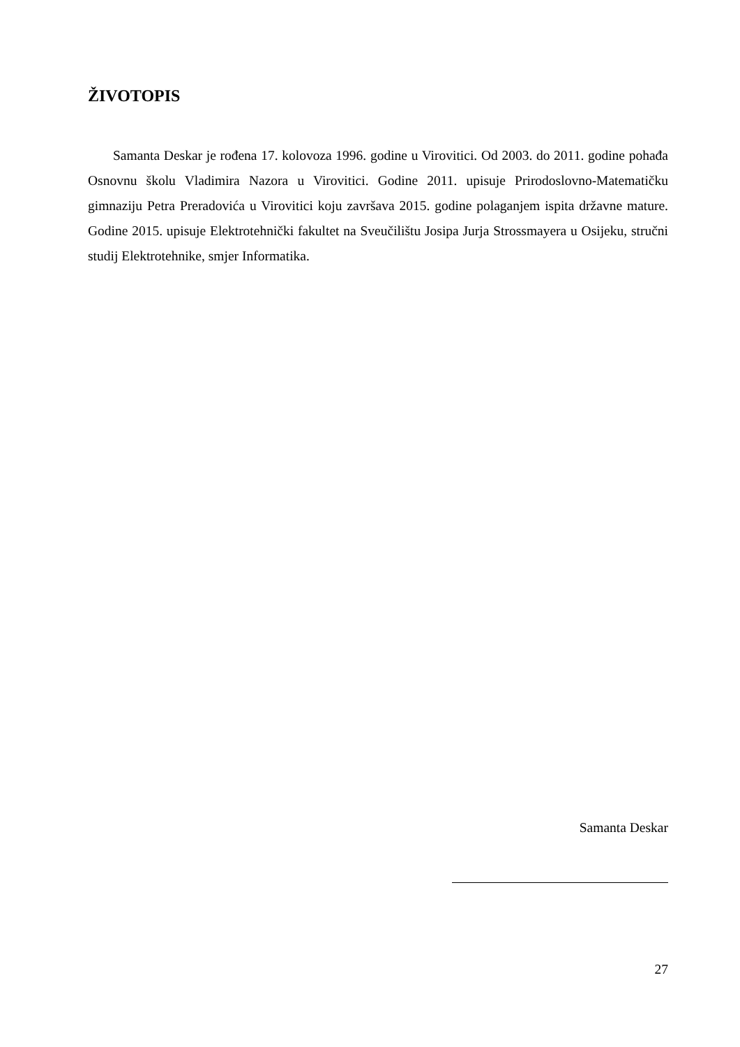ŽIVOTOPIS
Samanta Deskar je rođena 17. kolovoza 1996. godine u Virovitici. Od 2003. do 2011. godine pohađa Osnovnu školu Vladimira Nazora u Virovitici. Godine 2011. upisuje Prirodoslovno-Matematičku gimnaziju Petra Preradovića u Virovitici koju završava 2015. godine polaganjem ispita državne mature. Godine 2015. upisuje Elektrotehnički fakultet na Sveučilištu Josipa Jurja Strossmayera u Osijeku, stručni studij Elektrotehnike, smjer Informatika.
Samanta Deskar
27